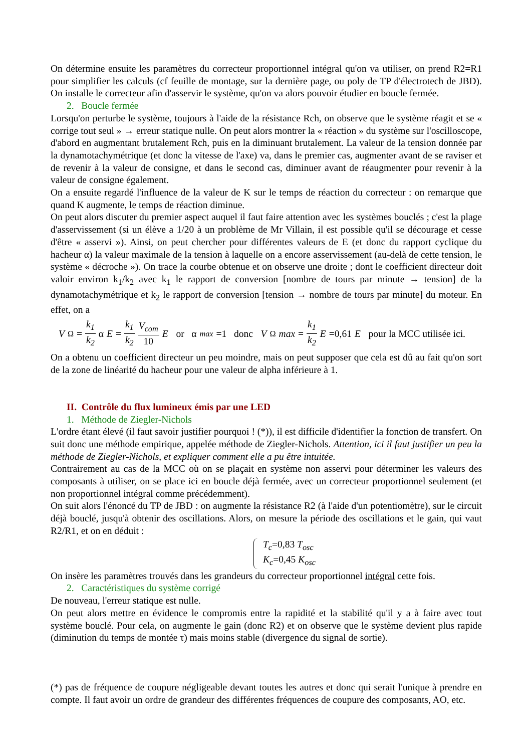On détermine ensuite les paramètres du correcteur proportionnel intégral qu'on va utiliser, on prend R2=R1 pour simplifier les calculs (cf feuille de montage, sur la dernière page, ou poly de TP d'électrotech de JBD). On installe le correcteur afin d'asservir le système, qu'on va alors pouvoir étudier en boucle fermée.
2. Boucle fermée
Lorsqu'on perturbe le système, toujours à l'aide de la résistance Rch, on observe que le système réagit et se « corrige tout seul » → erreur statique nulle. On peut alors montrer la « réaction » du système sur l'oscilloscope, d'abord en augmentant brutalement Rch, puis en la diminuant brutalement. La valeur de la tension donnée par la dynamotachymétrique (et donc la vitesse de l'axe) va, dans le premier cas, augmenter avant de se raviser et de revenir à la valeur de consigne, et dans le second cas, diminuer avant de réaugmenter pour revenir à la valeur de consigne également.
On a ensuite regardé l'influence de la valeur de K sur le temps de réaction du correcteur : on remarque que quand K augmente, le temps de réaction diminue.
On peut alors discuter du premier aspect auquel il faut faire attention avec les systèmes bouclés ; c'est la plage d'asservissement (si un élève a 1/20 à un problème de Mr Villain, il est possible qu'il se décourage et cesse d'être « asservi »). Ainsi, on peut chercher pour différentes valeurs de E (et donc du rapport cyclique du hacheur α) la valeur maximale de la tension à laquelle on a encore asservissement (au-delà de cette tension, le système « décroche »). On trace la courbe obtenue et on observe une droite ; dont le coefficient directeur doit valoir environ k<sub>1</sub>/k<sub>2</sub> avec k<sub>1</sub> le rapport de conversion [nombre de tours par minute → tension] de la dynamotachymétrique et k<sub>2</sub> le rapport de conversion [tension → nombre de tours par minute] du moteur. En effet, on a
V<sub>Ω</sub>= k<sub>1</sub> k<sub>2</sub> α E = k<sub>1</sub> k<sub>2</sub> V<sub>com</sub> 10 E or α<sub>max</sub> =1 donc V<sub>Ω</sub> max = k<sub>1</sub> k<sub>2</sub> E =0,61 E pour la MCC utilisée ici.
On a obtenu un coefficient directeur un peu moindre, mais on peut supposer que cela est dû au fait qu'on sort de la zone de linéarité du hacheur pour une valeur de alpha inférieure à 1.
II. Contrôle du flux lumineux émis par une LED
1. Méthode de Ziegler-Nichols
L'ordre étant élevé (il faut savoir justifier pourquoi ! (*)), il est difficile d'identifier la fonction de transfert. On suit donc une méthode empirique, appelée méthode de Ziegler-Nichols. Attention, ici il faut justifier un peu la méthode de Ziegler-Nichols, et expliquer comment elle a pu être intuitée.
Contrairement au cas de la MCC où on se plaçait en système non asservi pour déterminer les valeurs des composants à utiliser, on se place ici en boucle déjà fermée, avec un correcteur proportionnel seulement (et non proportionnel intégral comme précédemment).
On suit alors l'énoncé du TP de JBD : on augmente la résistance R2 (à l'aide d'un potentiomètre), sur le circuit déjà bouclé, jusqu'à obtenir des oscillations. Alors, on mesure la période des oscillations et le gain, qui vaut R2/R1, et on en déduit :
T<sub>c</sub>=0,83 T<sub>osc</sub>
K<sub>c</sub>=0,45 K<sub>osc</sub>
On insère les paramètres trouvés dans les grandeurs du correcteur proportionnel intégral cette fois.
2. Caractéristiques du système corrigé
De nouveau, l'erreur statique est nulle.
On peut alors mettre en évidence le compromis entre la rapidité et la stabilité qu'il y a à faire avec tout système bouclé. Pour cela, on augmente le gain (donc R2) et on observe que le système devient plus rapide (diminution du temps de montée τ) mais moins stable (divergence du signal de sortie).
(*) pas de fréquence de coupure négligeable devant toutes les autres et donc qui serait l'unique à prendre en compte. Il faut avoir un ordre de grandeur des différentes fréquences de coupure des composants, AO, etc.